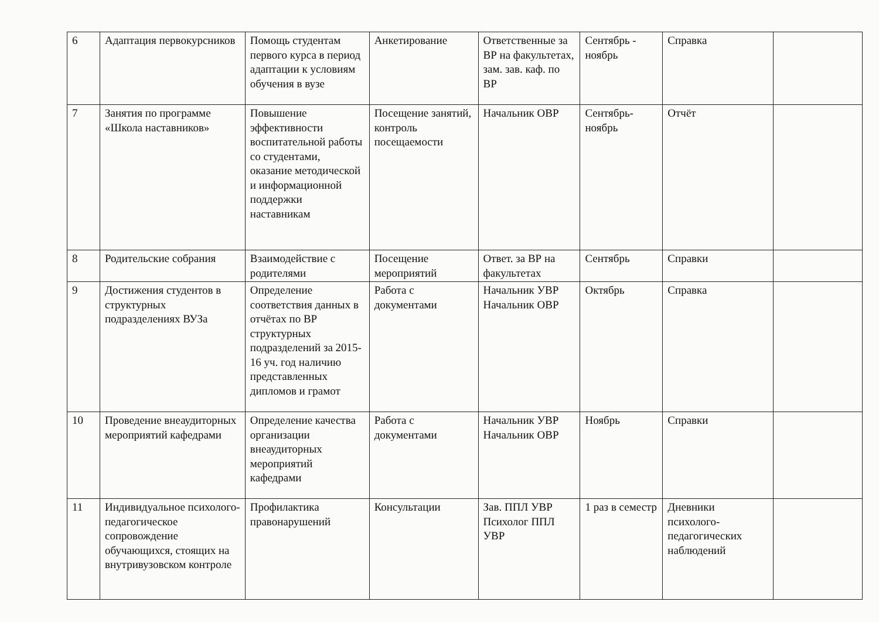| 6 | Адаптация первокурсников | Помощь студентам первого курса в период адаптации к условиям обучения в вузе | Анкетирование | Ответственные за ВР на факультетах, зам. зав. каф. по ВР | Сентябрь - ноябрь | Справка | |
| 7 | Занятия по программе «Школа наставников» | Повышение эффективности воспитательной работы со студентами, оказание методической и информационной поддержки наставникам | Посещение занятий, контроль посещаемости | Начальник ОВР | Сентябрь-ноябрь | Отчёт | |
| 8 | Родительские собрания | Взаимодействие с родителями | Посещение мероприятий | Ответ. за ВР на факультетах | Сентябрь | Справки | |
| 9 | Достижения студентов в структурных подразделениях ВУЗа | Определение соответствия данных в отчётах по ВР структурных подразделений за 2015-16 уч. год наличию представленных дипломов и грамот | Работа с документами | Начальник УВР Начальник ОВР | Октябрь | Справка | |
| 10 | Проведение внеаудиторных мероприятий кафедрами | Определение качества организации внеаудиторных мероприятий кафедрами | Работа с документами | Начальник УВР Начальник ОВР | Ноябрь | Справки | |
| 11 | Индивидуальное психолого-педагогическое сопровождение обучающихся, стоящих на внутривузовском контроле | Профилактика правонарушений | Консультации | Зав. ППЛ УВР Психолог ППЛ УВР | 1 раз в семестр | Дневники психолого-педагогических наблюдений | |